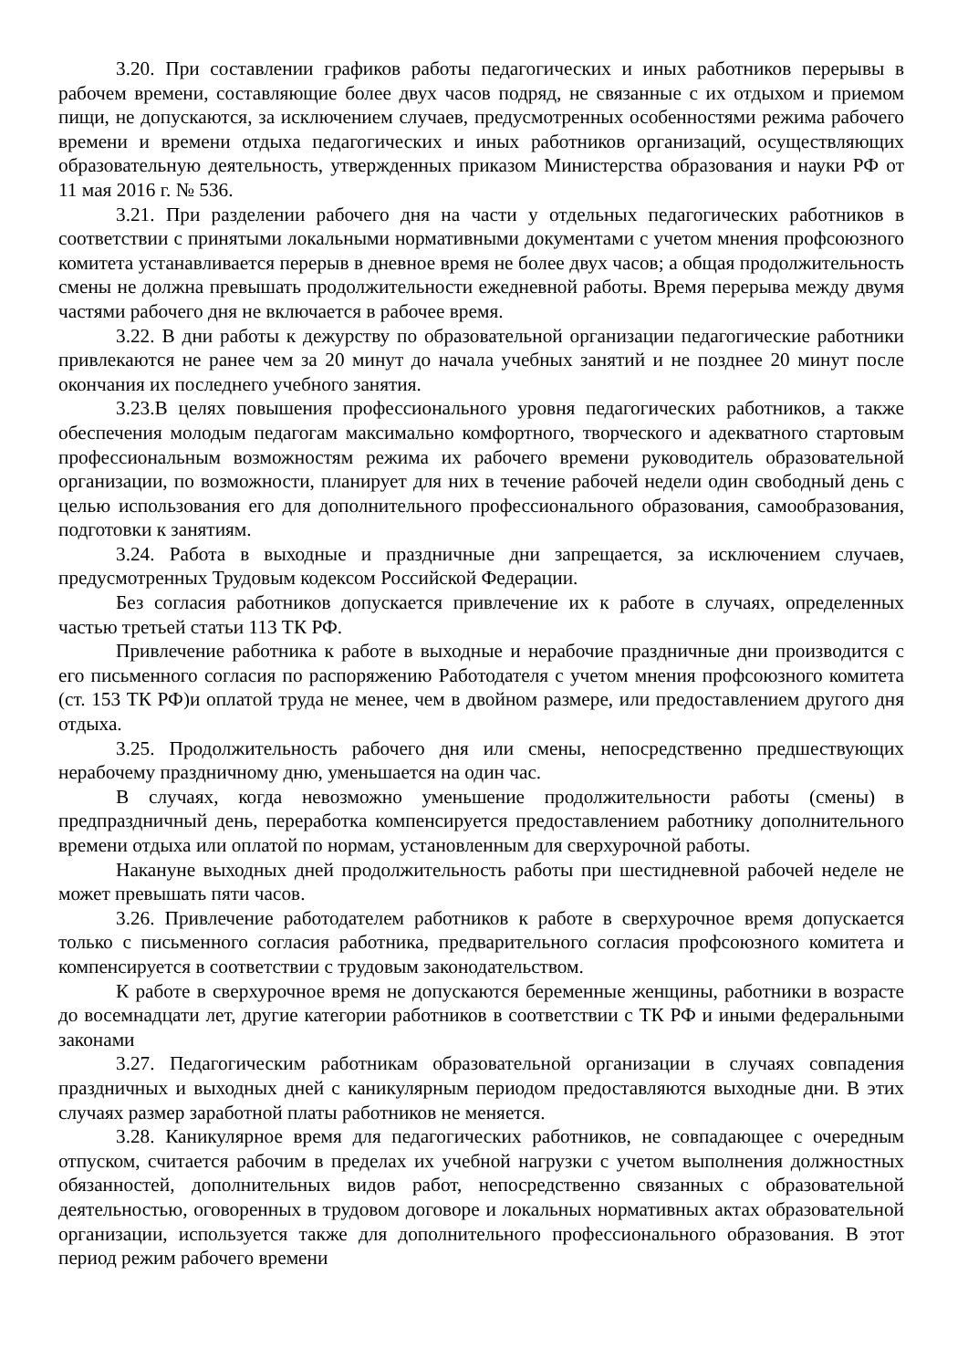3.20. При составлении графиков работы педагогических и иных работников перерывы в рабочем времени, составляющие более двух часов подряд, не связанные с их отдыхом и приемом пищи, не допускаются, за исключением случаев, предусмотренных особенностями режима рабочего времени и времени отдыха педагогических и иных работников организаций, осуществляющих образовательную деятельность, утвержденных приказом Министерства образования и науки РФ от 11 мая 2016 г. № 536.
3.21. При разделении рабочего дня на части у отдельных педагогических работников в соответствии с принятыми локальными нормативными документами с учетом мнения профсоюзного комитета устанавливается перерыв в дневное время не более двух часов; а общая продолжительность смены не должна превышать продолжительности ежедневной работы. Время перерыва между двумя частями рабочего дня не включается в рабочее время.
3.22. В дни работы к дежурству по образовательной организации педагогические работники привлекаются не ранее чем за 20 минут до начала учебных занятий и не позднее 20 минут после окончания их последнего учебного занятия.
3.23.В целях повышения профессионального уровня педагогических работников, а также обеспечения молодым педагогам максимально комфортного, творческого и адекватного стартовым профессиональным возможностям режима их рабочего времени руководитель образовательной организации, по возможности, планирует для них в течение рабочей недели один свободный день с целью использования его для дополнительного профессионального образования, самообразования, подготовки к занятиям.
3.24. Работа в выходные и праздничные дни запрещается, за исключением случаев, предусмотренных Трудовым кодексом Российской Федерации.
Без согласия работников допускается привлечение их к работе в случаях, определенных частью третьей статьи 113 ТК РФ.
Привлечение работника к работе в выходные и нерабочие праздничные дни производится с его письменного согласия по распоряжению Работодателя с учетом мнения профсоюзного комитета (ст. 153 ТК РФ)и оплатой труда не менее, чем в двойном размере, или предоставлением другого дня отдыха.
3.25. Продолжительность рабочего дня или смены, непосредственно предшествующих нерабочему праздничному дню, уменьшается на один час.
В случаях, когда невозможно уменьшение продолжительности работы (смены) в предпраздничный день, переработка компенсируется предоставлением работнику дополнительного времени отдыха или оплатой по нормам, установленным для сверхурочной работы.
Накануне выходных дней продолжительность работы при шестидневной рабочей неделе не может превышать пяти часов.
3.26. Привлечение работодателем работников к работе в сверхурочное время допускается только с письменного согласия работника, предварительного согласия профсоюзного комитета и компенсируется в соответствии с трудовым законодательством.
К работе в сверхурочное время не допускаются беременные женщины, работники в возрасте до восемнадцати лет, другие категории работников в соответствии с ТК РФ и иными федеральными законами
3.27. Педагогическим работникам образовательной организации в случаях совпадения праздничных и выходных дней с каникулярным периодом предоставляются выходные дни. В этих случаях размер заработной платы работников не меняется.
3.28. Каникулярное время для педагогических работников, не совпадающее с очередным отпуском, считается рабочим в пределах их учебной нагрузки с учетом выполнения должностных обязанностей, дополнительных видов работ, непосредственно связанных с образовательной деятельностью, оговоренных в трудовом договоре и локальных нормативных актах образовательной организации, используется также для дополнительного профессионального образования. В этот период режим рабочего времени